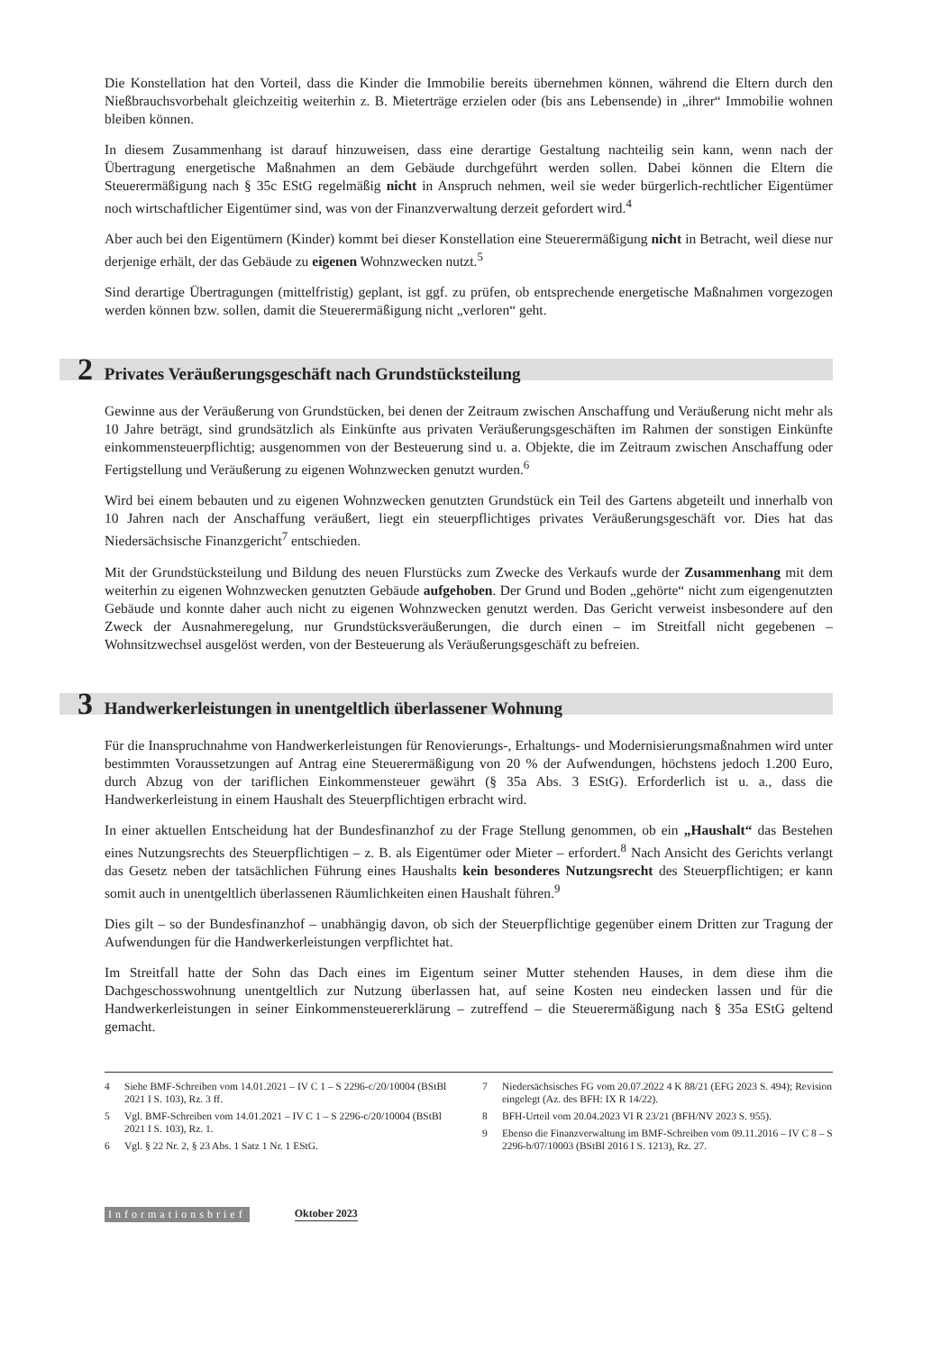Die Konstellation hat den Vorteil, dass die Kinder die Immobilie bereits übernehmen können, während die Eltern durch den Nießbrauchsvorbehalt gleichzeitig weiterhin z. B. Mieterträge erzielen oder (bis ans Lebensende) in „ihrer“ Immobilie wohnen bleiben können.
In diesem Zusammenhang ist darauf hinzuweisen, dass eine derartige Gestaltung nachteilig sein kann, wenn nach der Übertragung energetische Maßnahmen an dem Gebäude durchgeführt werden sollen. Dabei können die Eltern die Steuerermäßigung nach § 35c EStG regelmäßig nicht in Anspruch nehmen, weil sie weder bürgerlich-rechtlicher Eigentümer noch wirtschaftlicher Eigentümer sind, was von der Finanzverwaltung derzeit gefordert wird.<sup>4</sup>
Aber auch bei den Eigentümern (Kinder) kommt bei dieser Konstellation eine Steuerermäßigung nicht in Betracht, weil diese nur derjenige erhält, der das Gebäude zu eigenen Wohnzwecken nutzt.<sup>5</sup>
Sind derartige Übertragungen (mittelfristig) geplant, ist ggf. zu prüfen, ob entsprechende energetische Maßnahmen vorgezogen werden können bzw. sollen, damit die Steuerermäßigung nicht „verloren“ geht.
2 Privates Veräußerungsgeschäft nach Grundstücksteilung
Gewinne aus der Veräußerung von Grundstücken, bei denen der Zeitraum zwischen Anschaffung und Veräußerung nicht mehr als 10 Jahre beträgt, sind grundsätzlich als Einkünfte aus privaten Veräußerungsgeschäften im Rahmen der sonstigen Einkünfte einkommensteuerpflichtig; ausgenommen von der Besteuerung sind u. a. Objekte, die im Zeitraum zwischen Anschaffung oder Fertigstellung und Veräußerung zu eigenen Wohnzwecken genutzt wurden.<sup>6</sup>
Wird bei einem bebauten und zu eigenen Wohnzwecken genutzten Grundstück ein Teil des Gartens abgeteilt und innerhalb von 10 Jahren nach der Anschaffung veräußert, liegt ein steuerpflichtiges privates Veräußerungsgeschäft vor. Dies hat das Niedersächsische Finanzgericht<sup>7</sup> entschieden.
Mit der Grundstücksteilung und Bildung des neuen Flurstücks zum Zwecke des Verkaufs wurde der Zusammenhang mit dem weiterhin zu eigenen Wohnzwecken genutzten Gebäude aufgehoben. Der Grund und Boden „gehörte“ nicht zum eigengenutzten Gebäude und konnte daher auch nicht zu eigenen Wohnzwecken genutzt werden. Das Gericht verweist insbesondere auf den Zweck der Ausnahmeregelung, nur Grundstücksveräußerungen, die durch einen – im Streitfall nicht gegebenen – Wohnsitzwechsel ausgelöst werden, von der Besteuerung als Veräußerungsgeschäft zu befreien.
3 Handwerkerleistungen in unentgeltlich überlassener Wohnung
Für die Inanspruchnahme von Handwerkerleistungen für Renovierungs-, Erhaltungs- und Modernisierungsmaßnahmen wird unter bestimmten Voraussetzungen auf Antrag eine Steuerermäßigung von 20 % der Aufwendungen, höchstens jedoch 1.200 Euro, durch Abzug von der tariflichen Einkommensteuer gewährt (§ 35a Abs. 3 EStG). Erforderlich ist u. a., dass die Handwerkerleistung in einem Haushalt des Steuerpflichtigen erbracht wird.
In einer aktuellen Entscheidung hat der Bundesfinanzhof zu der Frage Stellung genommen, ob ein „Haushalt“ das Bestehen eines Nutzungsrechts des Steuerpflichtigen – z. B. als Eigentümer oder Mieter – erfordert.<sup>8</sup> Nach Ansicht des Gerichts verlangt das Gesetz neben der tatsächlichen Führung eines Haushalts kein besonderes Nutzungsrecht des Steuerpflichtigen; er kann somit auch in unentgeltlich überlassenen Räumlichkeiten einen Haushalt führen.<sup>9</sup>
Dies gilt – so der Bundesfinanzhof – unabhängig davon, ob sich der Steuerpflichtige gegenüber einem Dritten zur Tragung der Aufwendungen für die Handwerkerleistungen verpflichtet hat.
Im Streitfall hatte der Sohn das Dach eines im Eigentum seiner Mutter stehenden Hauses, in dem diese ihm die Dachgeschosswohnung unentgeltlich zur Nutzung überlassen hat, auf seine Kosten neu eindecken lassen und für die Handwerkerleistungen in seiner Einkommensteuererklärung – zutreffend – die Steuerermäßigung nach § 35a EStG geltend gemacht.
4 Siehe BMF-Schreiben vom 14.01.2021 – IV C 1 – S 2296-c/20/10004 (BStBl 2021 I S. 103), Rz. 3 ff.
5 Vgl. BMF-Schreiben vom 14.01.2021 – IV C 1 – S 2296-c/20/10004 (BStBl 2021 I S. 103), Rz. 1.
6 Vgl. § 22 Nr. 2, § 23 Abs. 1 Satz 1 Nr. 1 EStG.
7 Niedersächsisches FG vom 20.07.2022 4 K 88/21 (EFG 2023 S. 494); Revision eingelegt (Az. des BFH: IX R 14/22).
8 BFH-Urteil vom 20.04.2023 VI R 23/21 (BFH/NV 2023 S. 955).
9 Ebenso die Finanzverwaltung im BMF-Schreiben vom 09.11.2016 – IV C 8 – S 2296-b/07/10003 (BStBl 2016 I S. 1213), Rz. 27.
Informationsbrief Oktober 2023